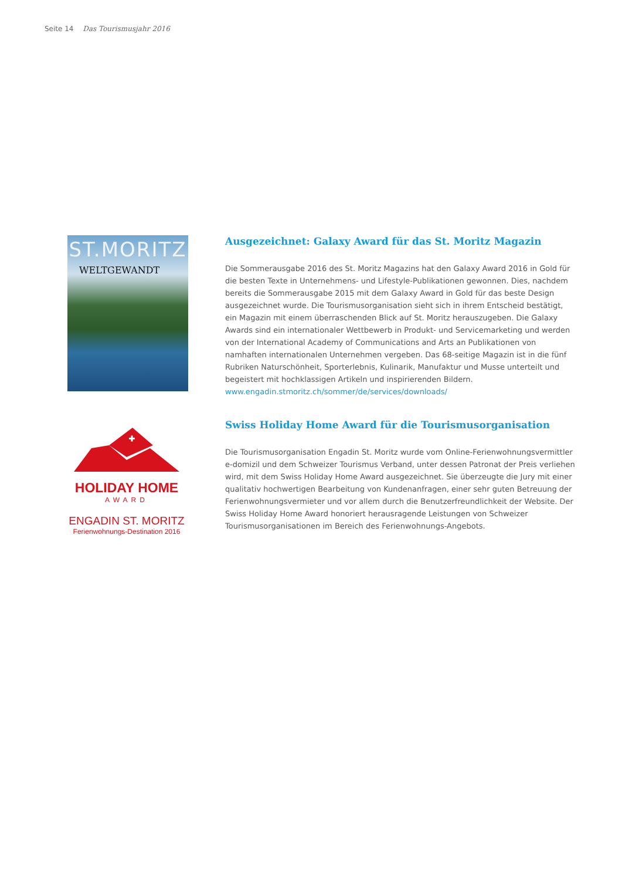Seite 14 Das Tourismusjahr 2016
ST.MORITZ
WELTGEWANDT
Ausgezeichnet: Galaxy Award für das St. Moritz Magazin
Die Sommerausgabe 2016 des St. Moritz Magazins hat den Galaxy Award 2016 in Gold für die besten Texte in Unternehmens- und Lifestyle-Publikationen gewonnen. Dies, nachdem bereits die Sommerausgabe 2015 mit dem Galaxy Award in Gold für das beste Design ausgezeichnet wurde. Die Tourismusorganisation sieht sich in ihrem Entscheid bestätigt, ein Magazin mit einem überraschenden Blick auf St. Moritz herauszugeben. Die Galaxy Awards sind ein internationaler Wettbewerb in Produkt- und Servicemarketing und werden von der International Academy of Communications and Arts an Publikationen von namhaften internationalen Unternehmen vergeben. Das 68-seitige Magazin ist in die fünf Rubriken Naturschönheit, Sporterlebnis, Kulinarik, Manufaktur und Musse unterteilt und begeistert mit hochklassigen Artikeln und inspirierenden Bildern.
www.engadin.stmoritz.ch/sommer/de/services/downloads/
HOLIDAY HOME
AWARD
ENGADIN ST. MORITZ
Ferienwohnungs-Destination 2016
Swiss Holiday Home Award für die Tourismusorganisation
Die Tourismusorganisation Engadin St. Moritz wurde vom Online-Ferienwohnungsvermittler e-domizil und dem Schweizer Tourismus Verband, unter dessen Patronat der Preis verliehen wird, mit dem Swiss Holiday Home Award ausgezeichnet. Sie überzeugte die Jury mit einer qualitativ hochwertigen Bearbeitung von Kundenanfragen, einer sehr guten Betreuung der Ferienwohnungsvermieter und vor allem durch die Benutzerfreundlichkeit der Website. Der Swiss Holiday Home Award honoriert herausragende Leistungen von Schweizer Tourismusorganisationen im Bereich des Ferienwohnungs-Angebots.